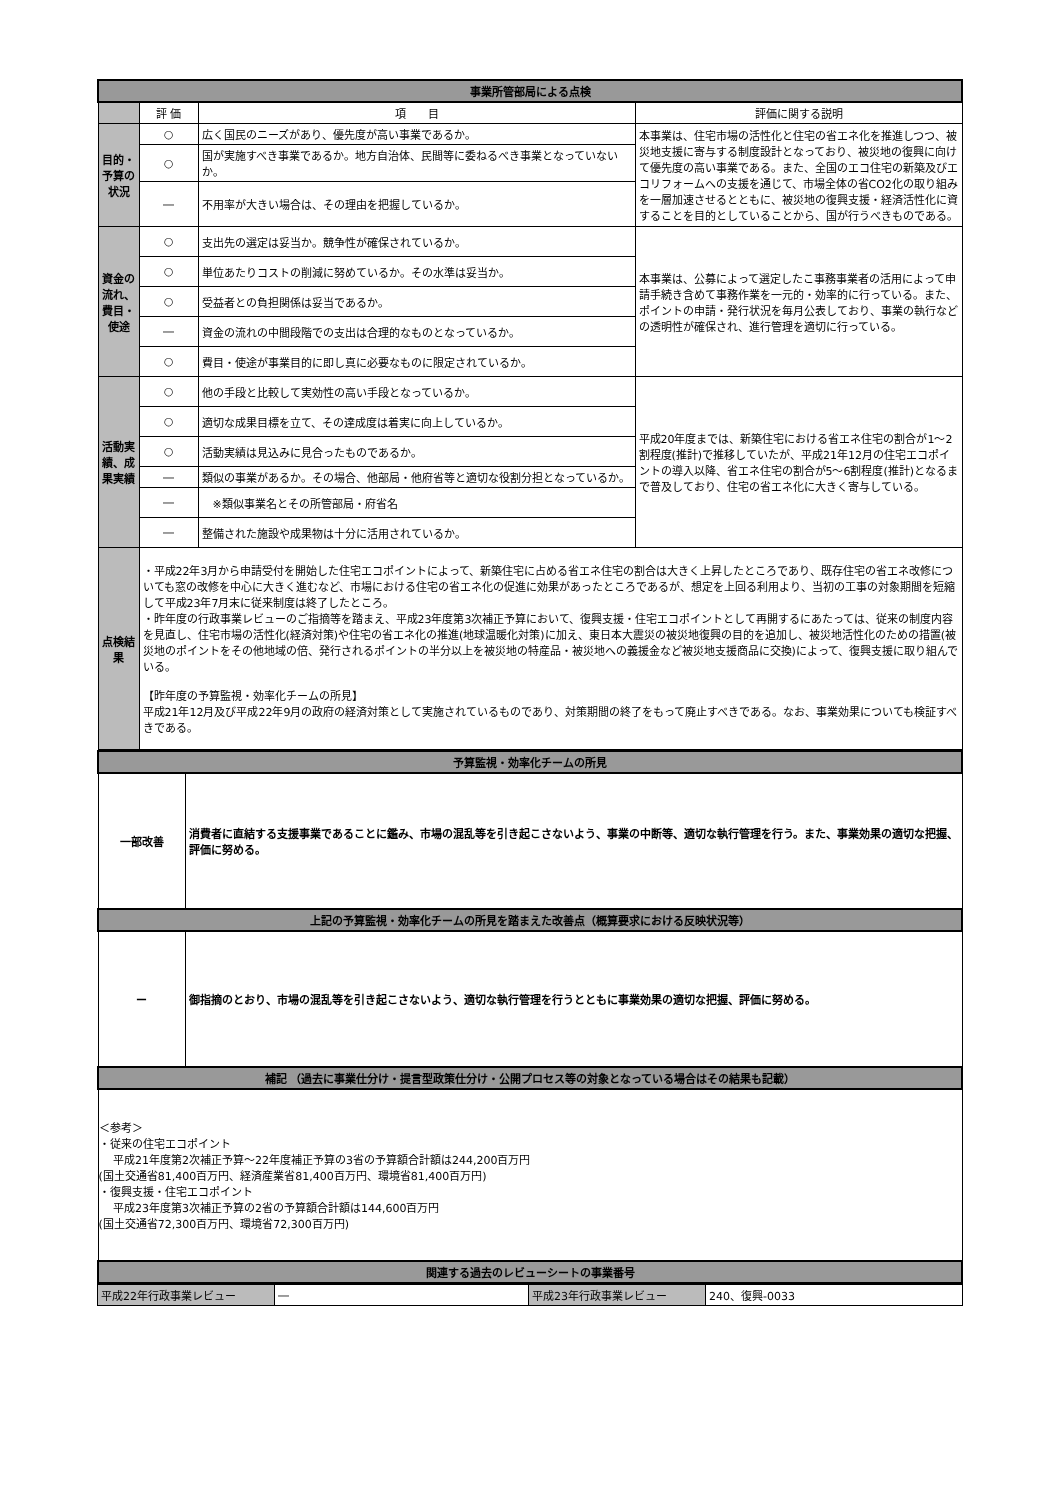| 事業所管部局による点検 | | | |
| | 評 価 | 項 目 | 評価に関する説明 |
| 目的・予算の状況 | ○ | 広く国民のニーズがあり、優先度が高い事業であるか。 | 本事業は、住宅市場の活性化と住宅の省エネ化を推進しつつ、被災地支援に寄与する制度設計となっており、被災地の復興に向けて優先度の高い事業である。また、全国のエコ住宅の新築及びエコリフォームへの支援を通じて、市場全体の省CO2化の取り組みを一層加速させるとともに、被災地の復興支援・経済活性化に資することを目的としていることから、国が行うべきものである。 |
| | ○ | 国が実施すべき事業であるか。地方自治体、民間等に委ねるべき事業となっていないか。 | |
| | ― | 不用率が大きい場合は、その理由を把握しているか。 | |
| 資金の流れ、費目・使途 | ○ | 支出先の選定は妥当か。競争性が確保されているか。 | 本事業は、公募によって選定したこ事務事業者の活用によって申請手続き含めて事務作業を一元的・効率的に行っている。また、ポイントの申請・発行状況を毎月公表しており、事業の執行などの透明性が確保され、進行管理を適切に行っている。 |
| | ○ | 単位あたりコストの削減に努めているか。その水準は妥当か。 | |
| | ○ | 受益者との負担関係は妥当であるか。 | |
| | ― | 資金の流れの中間段階での支出は合理的なものとなっているか。 | |
| | ○ | 費目・使途が事業目的に即し真に必要なものに限定されているか。 | |
| 活動実績、成果実績 | ○ | 他の手段と比較して実効性の高い手段となっているか。 | 平成20年度までは、新築住宅における省エネ住宅の割合が1～2割程度(推計)で推移していたが、平成21年12月の住宅エコポイントの導入以降、省エネ住宅の割合が5～6割程度(推計)となるまで普及しており、住宅の省エネ化に大きく寄与している。 |
| | ○ | 適切な成果目標を立て、その達成度は着実に向上しているか。 | |
| | ○ | 活動実績は見込みに見合ったものであるか。 | |
| | ― | 類似の事業があるか。その場合、他部局・他府省等と適切な役割分担となっているか。 | |
| | ― | ※類似事業名とその所管部局・府省名 | |
| | ― | 整備された施設や成果物は十分に活用されているか。 | |
| 点検結果 | ・平成22年3月から申請受付を開始した住宅エコポイントによって、新築住宅に占める省エネ住宅の割合は大きく上昇したところであり、既存住宅の省エネ改修についても窓の改修を中心に大きく進むなど、市場における住宅の省エネ化の促進に効果があったところであるが、想定を上回る利用より、当初の工事の対象期間を短縮して平成23年7月末に従来制度は終了したところ。 ・昨年度の行政事業レビューのご指摘等を踏まえ、平成23年度第3次補正予算において、復興支援・住宅エコポイントとして再開するにあたっては、従来の制度内容を見直し、住宅市場の活性化(経済対策)や住宅の省エネ化の推進(地球温暖化対策)に加え、東日本大震災の被災地復興の目的を追加し、被災地活性化のための措置(被災地のポイントをその他地域の倍、発行されるポイントの半分以上を被災地の特産品・被災地への義援金など被災地支援商品に交換)によって、復興支援に取り組んでいる。 【昨年度の予算監視・効率化チームの所見】 平成21年12月及び平成22年9月の政府の経済対策として実施されているものであり、対策期間の終了をもって廃止すべきである。なお、事業効果についても検証すべきである。 | | |
| 予算監視・効率化チームの所見 | |
| 一部改善 | 消費者に直結する支援事業であることに鑑み、市場の混乱等を引き起こさないよう、事業の中断等、適切な執行管理を行う。また、事業効果の適切な把握、評価に努める。 |
| 上記の予算監視・効率化チームの所見を踏まえた改善点（概算要求における反映状況等） | |
| ー | 御指摘のとおり、市場の混乱等を引き起こさないよう、適切な執行管理を行うとともに事業効果の適切な把握、評価に努める。 |
| 補記 （過去に事業仕分け・提言型政策仕分け・公開プロセス等の対象となっている場合はその結果も記載） | |
| ＜参考＞ ・従来の住宅エコポイント 平成21年度第2次補正予算～22年度補正予算の3省の予算額合計額は244,200百万円 (国土交通省81,400百万円、経済産業省81,400百万円、環境省81,400百万円) ・復興支援・住宅エコポイント 平成23年度第3次補正予算の2省の予算額合計額は144,600百万円 (国土交通省72,300百万円、環境省72,300百万円) | |
| 関連する過去のレビューシートの事業番号 | |
| 平成22年行政事業レビュー | ― | 平成23年行政事業レビュー | 240、復興-0033 |